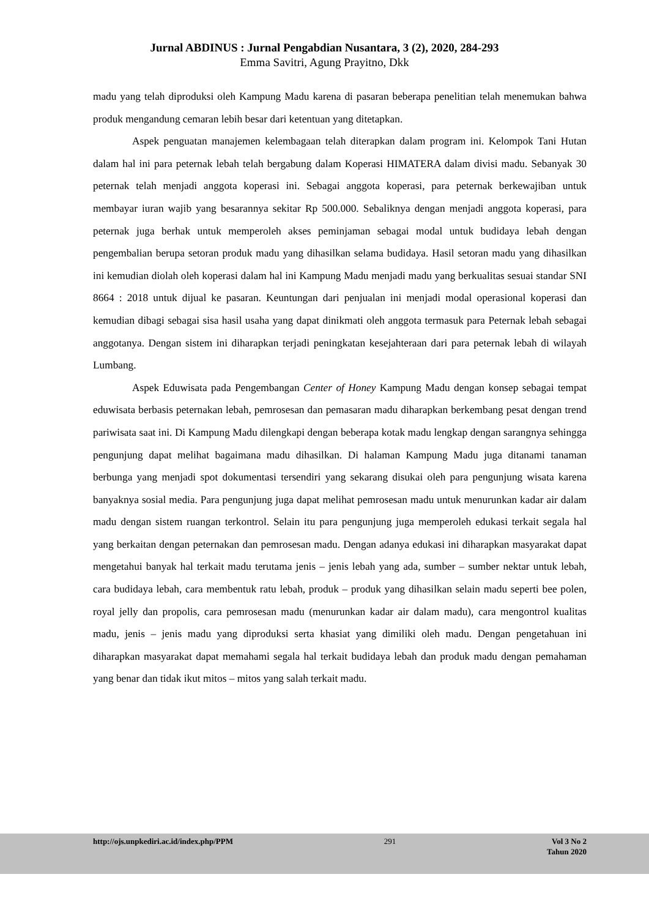Jurnal ABDINUS : Jurnal Pengabdian Nusantara, 3 (2), 2020, 284-293
Emma Savitri, Agung Prayitno, Dkk
madu yang telah diproduksi oleh Kampung Madu karena di pasaran beberapa penelitian telah menemukan bahwa produk mengandung cemaran lebih besar dari ketentuan yang ditetapkan.
Aspek penguatan manajemen kelembagaan telah diterapkan dalam program ini. Kelompok Tani Hutan dalam hal ini para peternak lebah telah bergabung dalam Koperasi HIMATERA dalam divisi madu. Sebanyak 30 peternak telah menjadi anggota koperasi ini. Sebagai anggota koperasi, para peternak berkewajiban untuk membayar iuran wajib yang besarannya sekitar Rp 500.000. Sebaliknya dengan menjadi anggota koperasi, para peternak juga berhak untuk memperoleh akses peminjaman sebagai modal untuk budidaya lebah dengan pengembalian berupa setoran produk madu yang dihasilkan selama budidaya. Hasil setoran madu yang dihasilkan ini kemudian diolah oleh koperasi dalam hal ini Kampung Madu menjadi madu yang berkualitas sesuai standar SNI 8664 : 2018 untuk dijual ke pasaran. Keuntungan dari penjualan ini menjadi modal operasional koperasi dan kemudian dibagi sebagai sisa hasil usaha yang dapat dinikmati oleh anggota termasuk para Peternak lebah sebagai anggotanya. Dengan sistem ini diharapkan terjadi peningkatan kesejahteraan dari para peternak lebah di wilayah Lumbang.
Aspek Eduwisata pada Pengembangan Center of Honey Kampung Madu dengan konsep sebagai tempat eduwisata berbasis peternakan lebah, pemrosesan dan pemasaran madu diharapkan berkembang pesat dengan trend pariwisata saat ini. Di Kampung Madu dilengkapi dengan beberapa kotak madu lengkap dengan sarangnya sehingga pengunjung dapat melihat bagaimana madu dihasilkan. Di halaman Kampung Madu juga ditanami tanaman berbunga yang menjadi spot dokumentasi tersendiri yang sekarang disukai oleh para pengunjung wisata karena banyaknya sosial media. Para pengunjung juga dapat melihat pemrosesan madu untuk menurunkan kadar air dalam madu dengan sistem ruangan terkontrol. Selain itu para pengunjung juga memperoleh edukasi terkait segala hal yang berkaitan dengan peternakan dan pemrosesan madu. Dengan adanya edukasi ini diharapkan masyarakat dapat mengetahui banyak hal terkait madu terutama jenis – jenis lebah yang ada, sumber – sumber nektar untuk lebah, cara budidaya lebah, cara membentuk ratu lebah, produk – produk yang dihasilkan selain madu seperti bee polen, royal jelly dan propolis, cara pemrosesan madu (menurunkan kadar air dalam madu), cara mengontrol kualitas madu, jenis – jenis madu yang diproduksi serta khasiat yang dimiliki oleh madu. Dengan pengetahuan ini diharapkan masyarakat dapat memahami segala hal terkait budidaya lebah dan produk madu dengan pemahaman yang benar dan tidak ikut mitos – mitos yang salah terkait madu.
http://ojs.unpkediri.ac.id/index.php/PPM 291 Vol 3 No 2
Tahun 2020